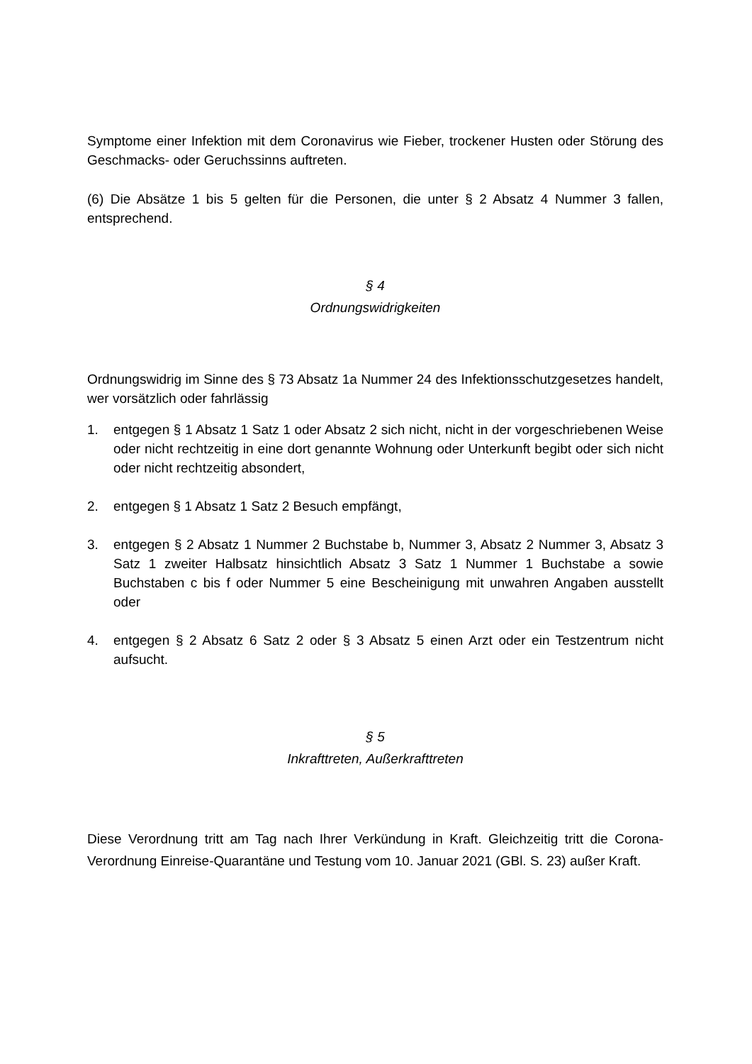Symptome einer Infektion mit dem Coronavirus wie Fieber, trockener Husten oder Störung des Geschmacks- oder Geruchssinns auftreten.
(6) Die Absätze 1 bis 5 gelten für die Personen, die unter § 2 Absatz 4 Nummer 3 fallen, entsprechend.
§ 4
Ordnungswidrigkeiten
Ordnungswidrig im Sinne des § 73 Absatz 1a Nummer 24 des Infektionsschutzgesetzes handelt, wer vorsätzlich oder fahrlässig
1. entgegen § 1 Absatz 1 Satz 1 oder Absatz 2 sich nicht, nicht in der vorgeschriebenen Weise oder nicht rechtzeitig in eine dort genannte Wohnung oder Unterkunft begibt oder sich nicht oder nicht rechtzeitig absondert,
2. entgegen § 1 Absatz 1 Satz 2 Besuch empfängt,
3. entgegen § 2 Absatz 1 Nummer 2 Buchstabe b, Nummer 3, Absatz 2 Nummer 3, Absatz 3 Satz 1 zweiter Halbsatz hinsichtlich Absatz 3 Satz 1 Nummer 1 Buchstabe a sowie Buchstaben c bis f oder Nummer 5 eine Bescheinigung mit unwahren Angaben ausstellt oder
4. entgegen § 2 Absatz 6 Satz 2 oder § 3 Absatz 5 einen Arzt oder ein Testzentrum nicht aufsucht.
§ 5
Inkrafttreten, Außerkrafttreten
Diese Verordnung tritt am Tag nach Ihrer Verkündung in Kraft. Gleichzeitig tritt die Corona-Verordnung Einreise-Quarantäne und Testung vom 10. Januar 2021 (GBl. S. 23) außer Kraft.